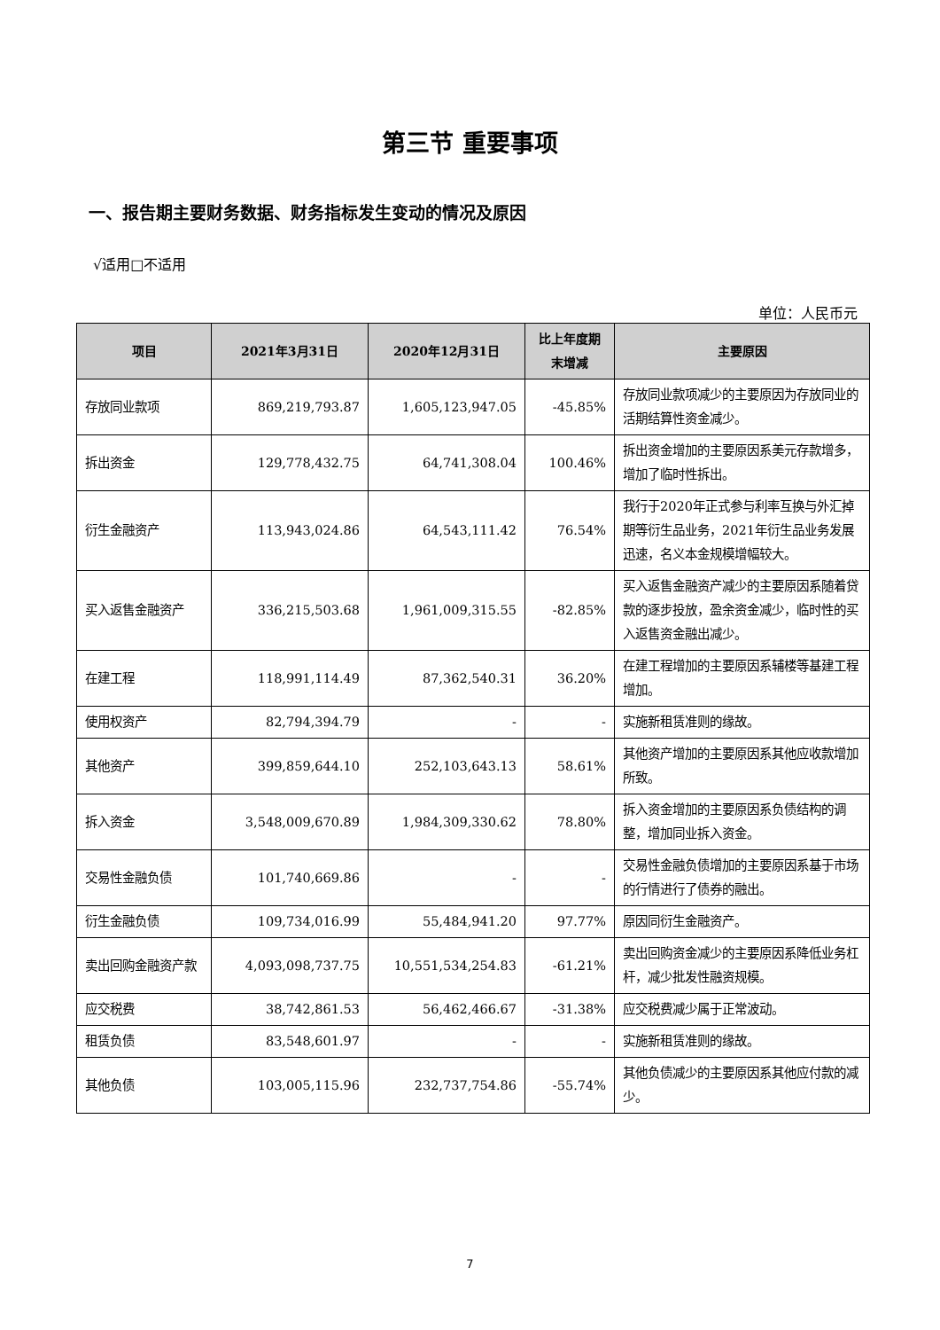第三节 重要事项
一、报告期主要财务数据、财务指标发生变动的情况及原因
√适用□不适用
单位：人民币元
| 项目 | 2021年3月31日 | 2020年12月31日 | 比上年度期末增减 | 主要原因 |
| --- | --- | --- | --- | --- |
| 存放同业款项 | 869,219,793.87 | 1,605,123,947.05 | -45.85% | 存放同业款项减少的主要原因为存放同业的活期结算性资金减少。 |
| 拆出资金 | 129,778,432.75 | 64,741,308.04 | 100.46% | 拆出资金增加的主要原因系美元存款增多，增加了临时性拆出。 |
| 衍生金融资产 | 113,943,024.86 | 64,543,111.42 | 76.54% | 我行于2020年正式参与利率互换与外汇掉期等衍生品业务，2021年衍生品业务发展迅速，名义本金规模增幅较大。 |
| 买入返售金融资产 | 336,215,503.68 | 1,961,009,315.55 | -82.85% | 买入返售金融资产减少的主要原因系随着贷款的逐步投放，盈余资金减少，临时性的买入返售资金融出减少。 |
| 在建工程 | 118,991,114.49 | 87,362,540.31 | 36.20% | 在建工程增加的主要原因系辅楼等基建工程增加。 |
| 使用权资产 | 82,794,394.79 | - | - | 实施新租赁准则的缘故。 |
| 其他资产 | 399,859,644.10 | 252,103,643.13 | 58.61% | 其他资产增加的主要原因系其他应收款增加所致。 |
| 拆入资金 | 3,548,009,670.89 | 1,984,309,330.62 | 78.80% | 拆入资金增加的主要原因系负债结构的调整，增加同业拆入资金。 |
| 交易性金融负债 | 101,740,669.86 | - | - | 交易性金融负债增加的主要原因系基于市场的行情进行了债券的融出。 |
| 衍生金融负债 | 109,734,016.99 | 55,484,941.20 | 97.77% | 原因同衍生金融资产。 |
| 卖出回购金融资产款 | 4,093,098,737.75 | 10,551,534,254.83 | -61.21% | 卖出回购资金减少的主要原因系降低业务杠杆，减少批发性融资规模。 |
| 应交税费 | 38,742,861.53 | 56,462,466.67 | -31.38% | 应交税费减少属于正常波动。 |
| 租赁负债 | 83,548,601.97 | - | - | 实施新租赁准则的缘故。 |
| 其他负债 | 103,005,115.96 | 232,737,754.86 | -55.74% | 其他负债减少的主要原因系其他应付款的减少。 |
7